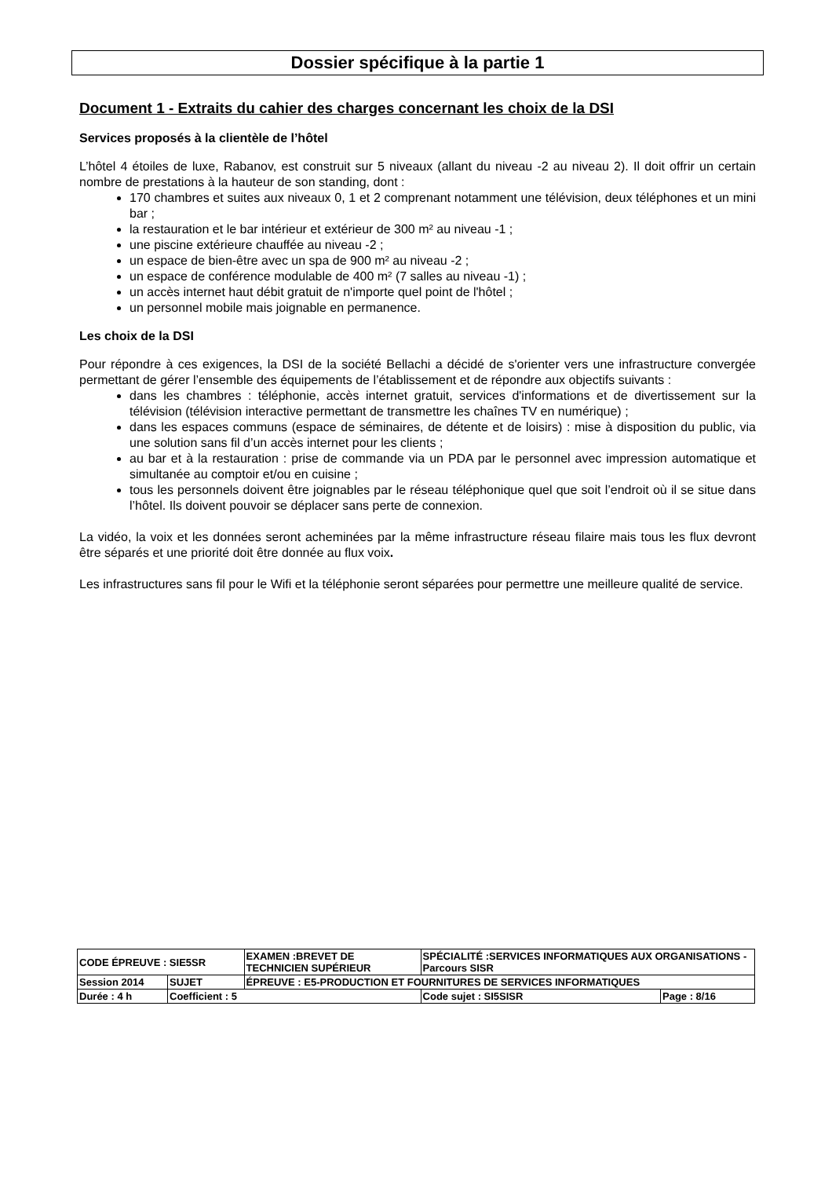Dossier spécifique à la partie 1
Document 1 - Extraits du cahier des charges concernant les choix de la DSI
Services proposés à la clientèle de l’hôtel
L’hôtel 4 étoiles de luxe, Rabanov, est construit sur 5 niveaux (allant du niveau -2 au niveau 2). Il doit offrir un certain nombre de prestations à la hauteur de son standing, dont :
170 chambres et suites aux niveaux 0, 1 et 2 comprenant notamment une télévision, deux téléphones et un mini bar ;
la restauration et le bar intérieur et extérieur de 300 m² au niveau -1 ;
une piscine extérieure chauffée au niveau -2 ;
un espace de bien-être avec un spa de 900 m² au niveau -2 ;
un espace de conférence modulable de 400 m² (7 salles au niveau -1) ;
un accès internet haut débit gratuit de n'importe quel point de l'hôtel ;
un personnel mobile mais joignable en permanence.
Les choix de la DSI
Pour répondre à ces exigences, la DSI de la société Bellachi a décidé de s'orienter vers une infrastructure convergée permettant de gérer l’ensemble des équipements de l’établissement et de répondre aux objectifs suivants :
dans les chambres : téléphonie, accès internet gratuit, services d'informations et de divertissement sur la télévision (télévision interactive permettant de transmettre les chaînes TV en numérique) ;
dans les espaces communs (espace de séminaires, de détente et de loisirs) : mise à disposition du public, via une solution sans fil d’un accès internet pour les clients ;
au bar et à la restauration : prise de commande via un PDA par le personnel avec impression automatique et simultanée au comptoir et/ou en cuisine ;
tous les personnels doivent être joignables par le réseau téléphonique quel que soit l’endroit où il se situe dans l’hôtel. Ils doivent pouvoir se déplacer sans perte de connexion.
La vidéo, la voix et les données seront acheminées par la même infrastructure réseau filaire mais tous les flux devront être séparés et une priorité doit être donnée au flux voix.
Les infrastructures sans fil pour le Wifi et la téléphonie seront séparées pour permettre une meilleure qualité de service.
| CODE ÉPREUVE : SIE5SR | | EXAMEN :BREVET DE TECHNICIEN SUPÉRIEUR | SPÉCIALITÉ :SERVICES INFORMATIQUES AUX ORGANISATIONS - Parcours SISR | |
| Session 2014 | SUJET | ÉPREUVE : E5-PRODUCTION ET FOURNITURES DE SERVICES INFORMATIQUES | | |
| Durée : 4 h | Coefficient : 5 | | Code sujet : SI5SISR | Page : 8/16 |